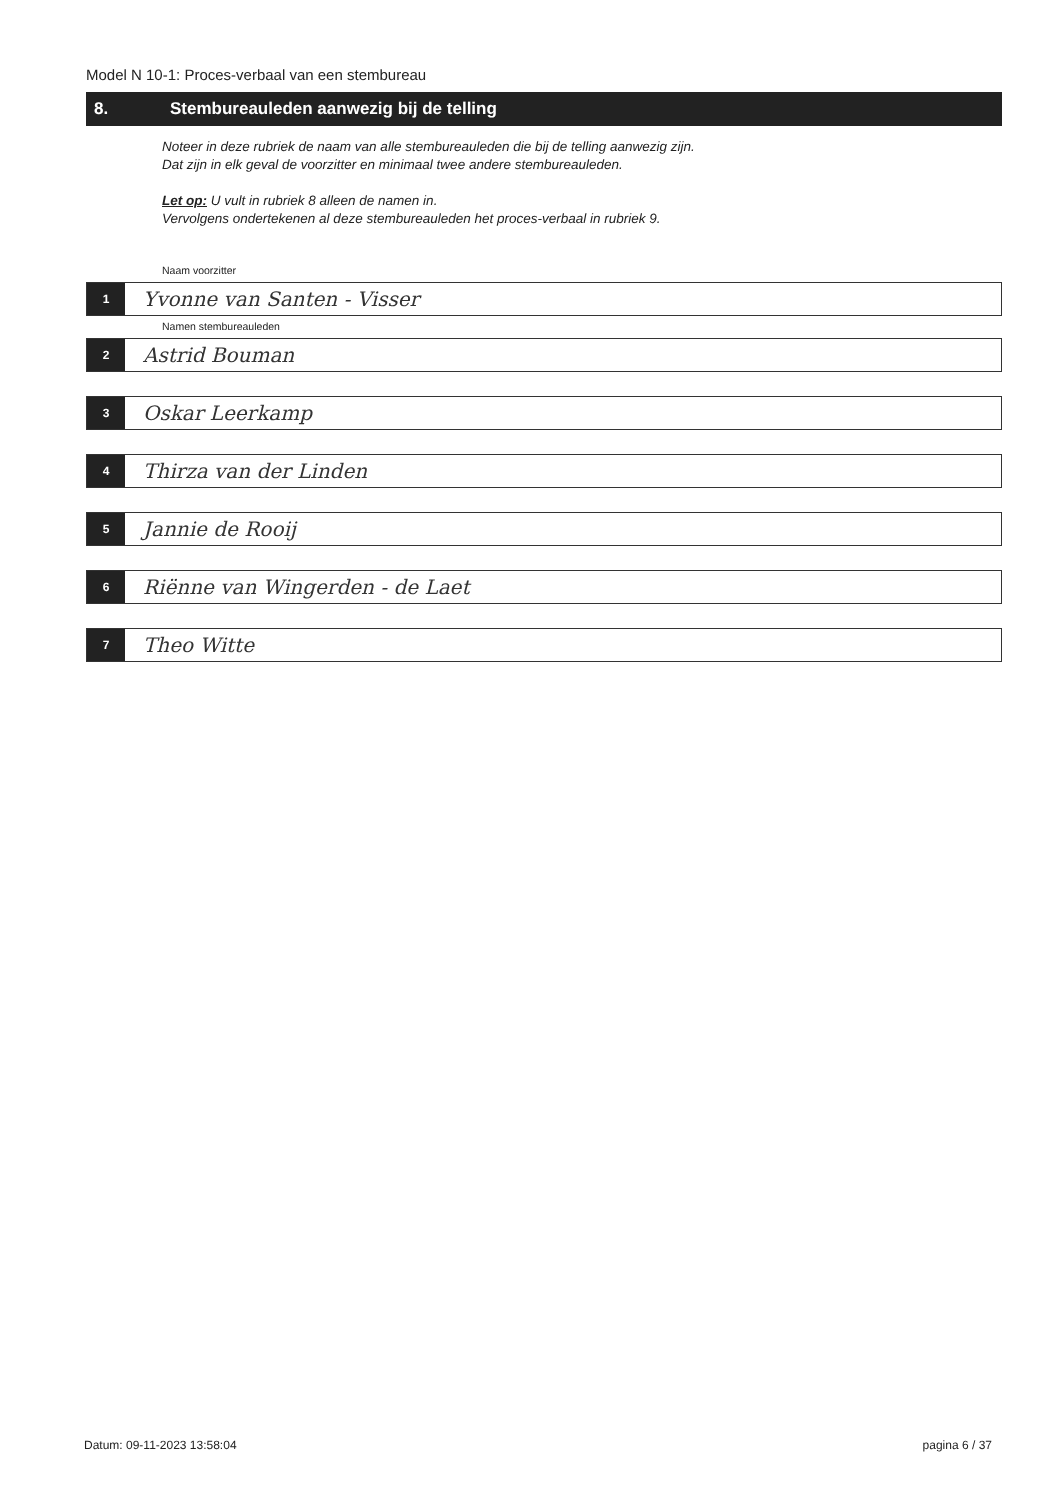Model N 10-1: Proces-verbaal van een stembureau
8. Stembureauleden aanwezig bij de telling
Noteer in deze rubriek de naam van alle stembureauleden die bij de telling aanwezig zijn.
Dat zijn in elk geval de voorzitter en minimaal twee andere stembureauleden.
Let op: U vult in rubriek 8 alleen de namen in.
Vervolgens ondertekenen al deze stembureauleden het proces-verbaal in rubriek 9.
Naam voorzitter
1
Yvonne van Santen - Visser
Namen stembureauleden
2
Astrid Bouman
3
Oskar Leerkamp
4
Thirza van der Linden
5
Jannie de Rooij
6
Riënne van Wingerden - de Laet
7
Theo Witte
Datum: 09-11-2023 13:58:04 pagina 6 / 37